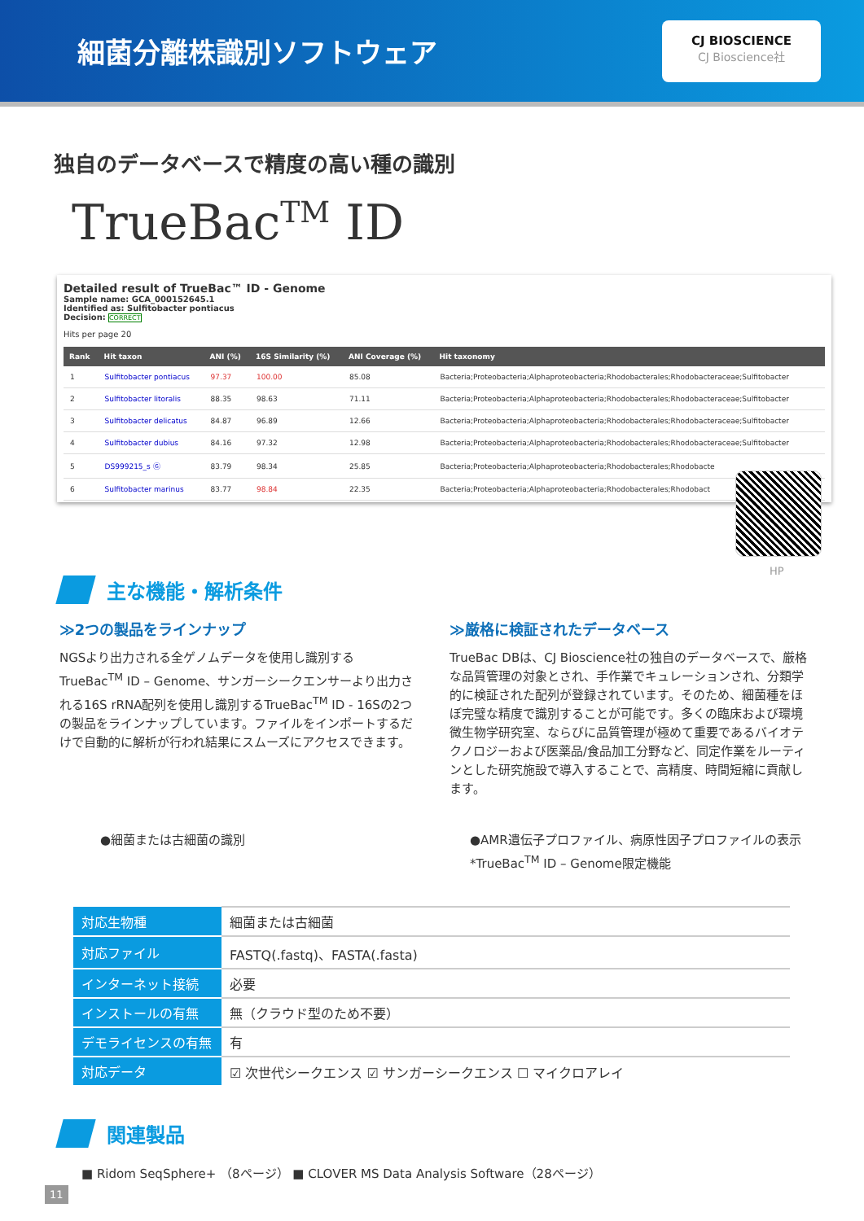細菌分離株識別ソフトウェア
CJ BIOSCIENCE
CJ Bioscience社
独自のデータベースで精度の高い種の識別
TrueBac<sup>TM</sup> ID
Detailed result of TrueBac™ ID - Genome
Sample name: GCA_000152645.1
Identified as: Sulfitobacter pontiacus
Decision: CORRECT
Hits per page 20
| Rank | Hit taxon | ANI (%) | 16S Similarity (%) | ANI Coverage (%) | Hit taxonomy |
| --- | --- | --- | --- | --- | --- |
| 1 | Sulfitobacter pontiacus | 97.37 | 100.00 | 85.08 | Bacteria;Proteobacteria;Alphaproteobacteria;Rhodobacterales;Rhodobacteraceae;Sulfitobacter |
| 2 | Sulfitobacter litoralis | 88.35 | 98.63 | 71.11 | Bacteria;Proteobacteria;Alphaproteobacteria;Rhodobacterales;Rhodobacteraceae;Sulfitobacter |
| 3 | Sulfitobacter delicatus | 84.87 | 96.89 | 12.66 | Bacteria;Proteobacteria;Alphaproteobacteria;Rhodobacterales;Rhodobacteraceae;Sulfitobacter |
| 4 | Sulfitobacter dubius | 84.16 | 97.32 | 12.98 | Bacteria;Proteobacteria;Alphaproteobacteria;Rhodobacterales;Rhodobacteraceae;Sulfitobacter |
| 5 | DS999215_s Ⓖ | 83.79 | 98.34 | 25.85 | Bacteria;Proteobacteria;Alphaproteobacteria;Rhodobacterales;Rhodobacte |
| 6 | Sulfitobacter marinus | 83.77 | 98.84 | 22.35 | Bacteria;Proteobacteria;Alphaproteobacteria;Rhodobacterales;Rhodobact |
HP
主な機能・解析条件
≫2つの製品をラインナップ
NGSより出力される全ゲノムデータを使用し識別するTrueBac<sup>TM</sup> ID – Genome、サンガーシークエンサーより出力される16S rRNA配列を使用し識別するTrueBac<sup>TM</sup> ID - 16Sの2つの製品をラインナップしています。ファイルをインポートするだけで自動的に解析が行われ結果にスムーズにアクセスできます。
≫厳格に検証されたデータベース
TrueBac DBは、CJ Bioscience社の独自のデータベースで、厳格な品質管理の対象とされ、手作業でキュレーションされ、分類学的に検証された配列が登録されています。そのため、細菌種をほぼ完璧な精度で識別することが可能です。多くの臨床および環境微生物学研究室、ならびに品質管理が極めて重要であるバイオテクノロジーおよび医薬品/食品加工分野など、同定作業をルーティンとした研究施設で導入することで、高精度、時間短縮に貢献します。
●細菌または古細菌の識別 ●AMR遺伝子プロファイル、病原性因子プロファイルの表示
*TrueBac<sup>TM</sup> ID – Genome限定機能
| 対応生物種 | 細菌または古細菌 |
| 対応ファイル | FASTQ(.fastq)、FASTA(.fasta) |
| インターネット接続 | 必要 |
| インストールの有無 | 無（クラウド型のため不要） |
| デモライセンスの有無 | 有 |
| 対応データ | ☑ 次世代シークエンス ☑ サンガーシークエンス ☐ マイクロアレイ |
関連製品
■ Ridom SeqSphere+ （8ページ） ■ CLOVER MS Data Analysis Software（28ページ）
11